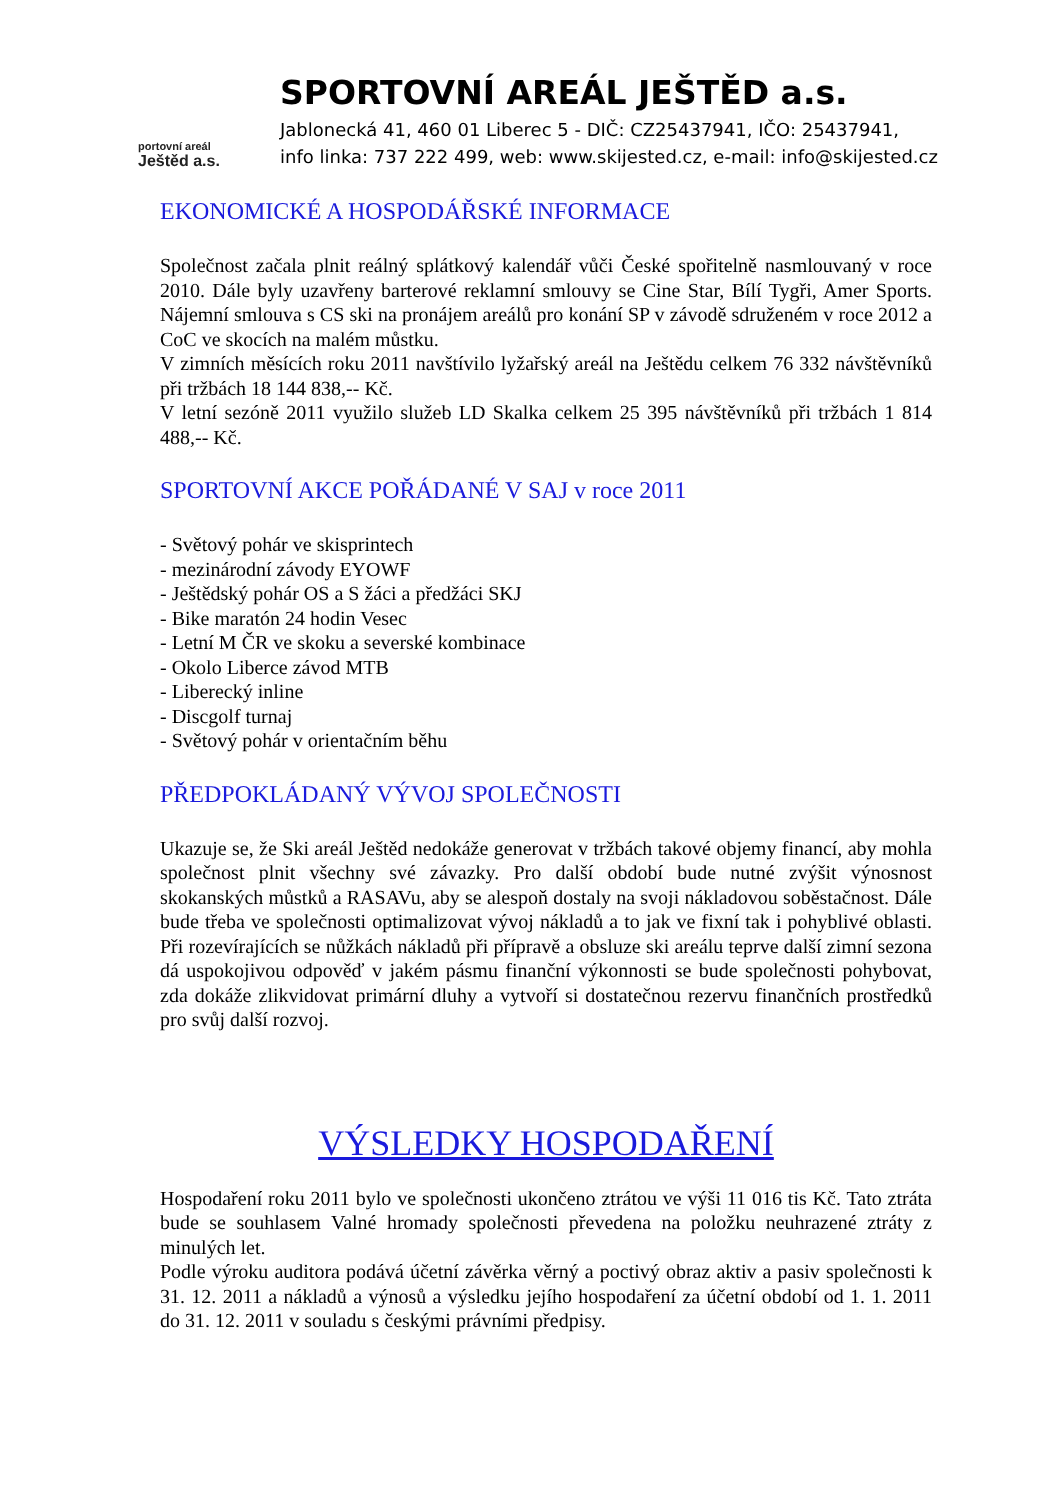portovní areál
Ještěd a.s.
SPORTOVNÍ AREÁL JEŠTĚD a.s.
Jablonecká 41, 460 01 Liberec 5 - DIČ: CZ25437941, IČO: 25437941,
info linka: 737 222 499, web: www.skijested.cz, e-mail: info@skijested.cz
EKONOMICKÉ A HOSPODÁŘSKÉ INFORMACE
Společnost začala plnit reálný splátkový kalendář vůči České spořitelně nasmlouvaný v roce 2010. Dále byly uzavřeny barterové reklamní smlouvy se Cine Star, Bílí Tygři, Amer Sports. Nájemní smlouva s CS ski na pronájem areálů pro konání SP v závodě sdruženém v roce 2012 a CoC ve skocích na malém můstku.
V zimních měsících roku 2011 navštívilo lyžařský areál na Ještědu celkem 76 332 návštěvníků při tržbách 18 144 838,-- Kč.
V letní sezóně 2011 využilo služeb LD Skalka celkem 25 395 návštěvníků při tržbách 1 814 488,-- Kč.
SPORTOVNÍ AKCE POŘÁDANÉ V SAJ v roce 2011
- Světový pohár ve skisprintech
- mezinárodní závody EYOWF
- Ještědský pohár OS a S žáci a předžáci SKJ
- Bike maratón 24 hodin Vesec
- Letní M ČR ve skoku a severské kombinace
- Okolo Liberce závod MTB
- Liberecký inline
- Discgolf turnaj
- Světový pohár v orientačním běhu
PŘEDPOKLÁDANÝ VÝVOJ SPOLEČNOSTI
Ukazuje se, že Ski areál Ještěd nedokáže generovat v tržbách takové objemy financí, aby mohla společnost plnit všechny své závazky. Pro další období bude nutné zvýšit výnosnost skokanských můstků a RASAVu, aby se alespoň dostaly na svoji nákladovou soběstačnost. Dále bude třeba ve společnosti optimalizovat vývoj nákladů a to jak ve fixní tak i pohyblivé oblasti. Při rozevírajících se nůžkách nákladů při přípravě a obsluze ski areálu teprve další zimní sezona dá uspokojivou odpověď v jakém pásmu finanční výkonnosti se bude společnosti pohybovat, zda dokáže zlikvidovat primární dluhy a vytvoří si dostatečnou rezervu finančních prostředků pro svůj další rozvoj.
VÝSLEDKY HOSPODAŘENÍ
Hospodaření roku 2011 bylo ve společnosti ukončeno ztrátou ve výši 11 016 tis Kč. Tato ztráta bude se souhlasem Valné hromady společnosti převedena na položku neuhrazené ztráty z minulých let.
Podle výroku auditora podává účetní závěrka věrný a poctivý obraz aktiv a pasiv společnosti k 31. 12. 2011 a nákladů a výnosů a výsledku jejího hospodaření za účetní období od 1. 1. 2011 do 31. 12. 2011 v souladu s českými právními předpisy.